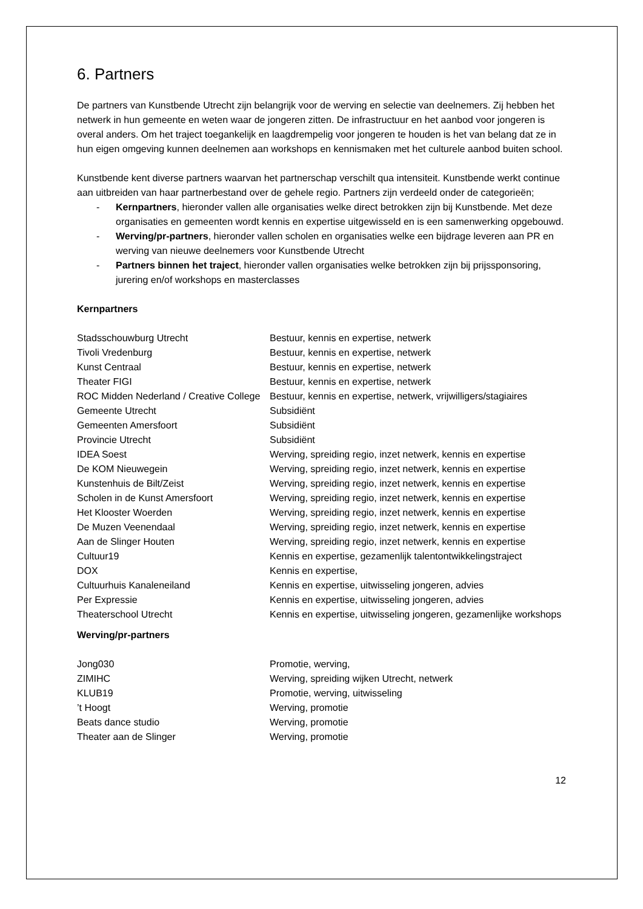6. Partners
De partners van Kunstbende Utrecht zijn belangrijk voor de werving en selectie van deelnemers. Zij hebben het netwerk in hun gemeente en weten waar de jongeren zitten. De infrastructuur en het aanbod voor jongeren is overal anders. Om het traject toegankelijk en laagdrempelig voor jongeren te houden is het van belang dat ze in hun eigen omgeving kunnen deelnemen aan workshops en kennismaken met het culturele aanbod buiten school.
Kunstbende kent diverse partners waarvan het partnerschap verschilt qua intensiteit. Kunstbende werkt continue aan uitbreiden van haar partnerbestand over de gehele regio. Partners zijn verdeeld onder de categorieën;
- Kernpartners, hieronder vallen alle organisaties welke direct betrokken zijn bij Kunstbende. Met deze organisaties en gemeenten wordt kennis en expertise uitgewisseld en is een samenwerking opgebouwd.
- Werving/pr-partners, hieronder vallen scholen en organisaties welke een bijdrage leveren aan PR en werving van nieuwe deelnemers voor Kunstbende Utrecht
- Partners binnen het traject, hieronder vallen organisaties welke betrokken zijn bij prijssponsoring, jurering en/of workshops en masterclasses
Kernpartners
| Stadsschouwburg Utrecht | Bestuur, kennis en expertise, netwerk |
| Tivoli Vredenburg | Bestuur, kennis en expertise, netwerk |
| Kunst Centraal | Bestuur, kennis en expertise, netwerk |
| Theater FIGI | Bestuur, kennis en expertise, netwerk |
| ROC Midden Nederland / Creative College | Bestuur, kennis en expertise, netwerk, vrijwilligers/stagiaires |
| Gemeente Utrecht | Subsidiënt |
| Gemeenten Amersfoort | Subsidiënt |
| Provincie Utrecht | Subsidiënt |
| IDEA Soest | Werving, spreiding regio, inzet netwerk, kennis en expertise |
| De KOM Nieuwegein | Werving, spreiding regio, inzet netwerk, kennis en expertise |
| Kunstenhuis de Bilt/Zeist | Werving, spreiding regio, inzet netwerk, kennis en expertise |
| Scholen in de Kunst Amersfoort | Werving, spreiding regio, inzet netwerk, kennis en expertise |
| Het Klooster Woerden | Werving, spreiding regio, inzet netwerk, kennis en expertise |
| De Muzen Veenendaal | Werving, spreiding regio, inzet netwerk, kennis en expertise |
| Aan de Slinger Houten | Werving, spreiding regio, inzet netwerk, kennis en expertise |
| Cultuur19 | Kennis en expertise, gezamenlijk talentontwikkelingstraject |
| DOX | Kennis en expertise, |
| Cultuurhuis Kanaleneiland | Kennis en expertise, uitwisseling jongeren, advies |
| Per Expressie | Kennis en expertise, uitwisseling jongeren, advies |
| Theaterschool Utrecht | Kennis en expertise, uitwisseling jongeren, gezamenlijke workshops |
Werving/pr-partners
| Jong030 | Promotie, werving, |
| ZIMIHC | Werving, spreiding wijken Utrecht, netwerk |
| KLUB19 | Promotie, werving, uitwisseling |
| ’t Hoogt | Werving, promotie |
| Beats dance studio | Werving, promotie |
| Theater aan de Slinger | Werving, promotie |
12